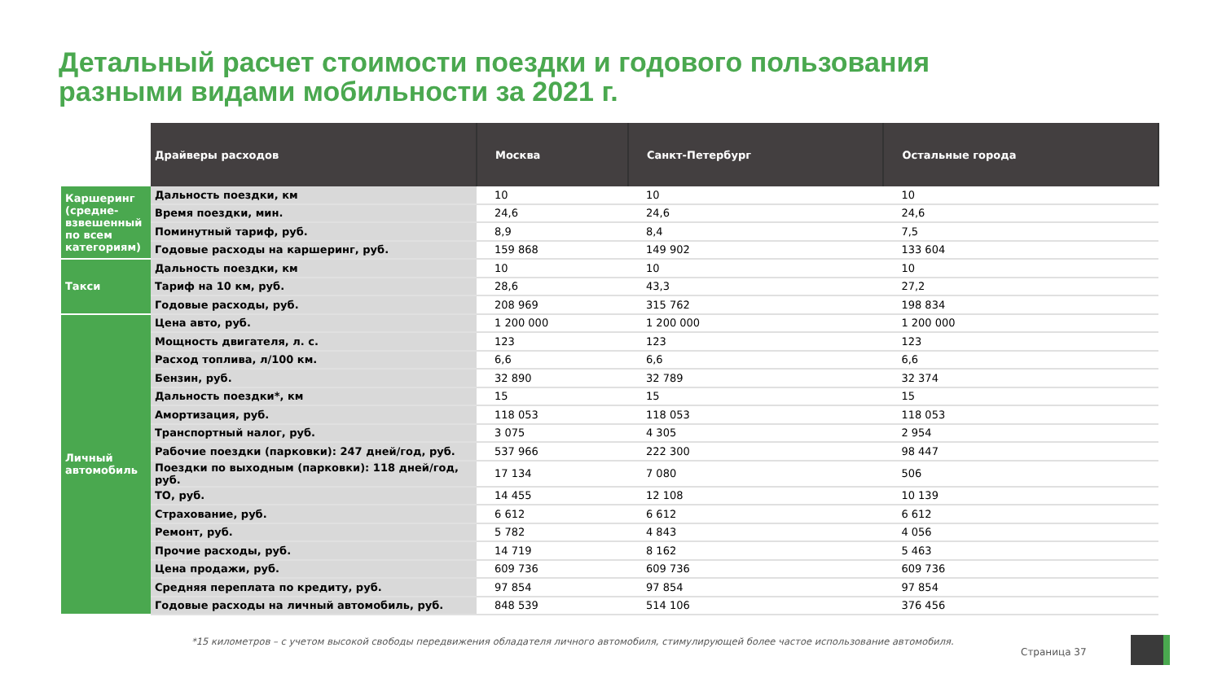Детальный расчет стоимости поездки и годового пользования
разными видами мобильности за 2021 г.
| | Драйверы расходов | Москва | Санкт-Петербург | Остальные города |
| --- | --- | --- | --- | --- |
| Каршеринг (средне-взвешенный по всем категориям) | Дальность поездки, км | 10 | 10 | 10 |
| | Время поездки, мин. | 24,6 | 24,6 | 24,6 |
| | Поминутный тариф, руб. | 8,9 | 8,4 | 7,5 |
| | Годовые расходы на каршеринг, руб. | 159 868 | 149 902 | 133 604 |
| Такси | Дальность поездки, км | 10 | 10 | 10 |
| | Тариф на 10 км, руб. | 28,6 | 43,3 | 27,2 |
| | Годовые расходы, руб. | 208 969 | 315 762 | 198 834 |
| Личный автомобиль | Цена авто, руб. | 1 200 000 | 1 200 000 | 1 200 000 |
| | Мощность двигателя, л. с. | 123 | 123 | 123 |
| | Расход топлива, л/100 км. | 6,6 | 6,6 | 6,6 |
| | Бензин, руб. | 32 890 | 32 789 | 32 374 |
| | Дальность поездки*, км | 15 | 15 | 15 |
| | Амортизация, руб. | 118 053 | 118 053 | 118 053 |
| | Транспортный налог, руб. | 3 075 | 4 305 | 2 954 |
| | Рабочие поездки (парковки): 247 дней/год, руб. | 537 966 | 222 300 | 98 447 |
| | Поездки по выходным (парковки): 118 дней/год, руб. | 17 134 | 7 080 | 506 |
| | ТО, руб. | 14 455 | 12 108 | 10 139 |
| | Страхование, руб. | 6 612 | 6 612 | 6 612 |
| | Ремонт, руб. | 5 782 | 4 843 | 4 056 |
| | Прочие расходы, руб. | 14 719 | 8 162 | 5 463 |
| | Цена продажи, руб. | 609 736 | 609 736 | 609 736 |
| | Средняя переплата по кредиту, руб. | 97 854 | 97 854 | 97 854 |
| | Годовые расходы на личный автомобиль, руб. | 848 539 | 514 106 | 376 456 |
*15 километров – с учетом высокой свободы передвижения обладателя личного автомобиля, стимулирующей более частое использование автомобиля.
Страница 37